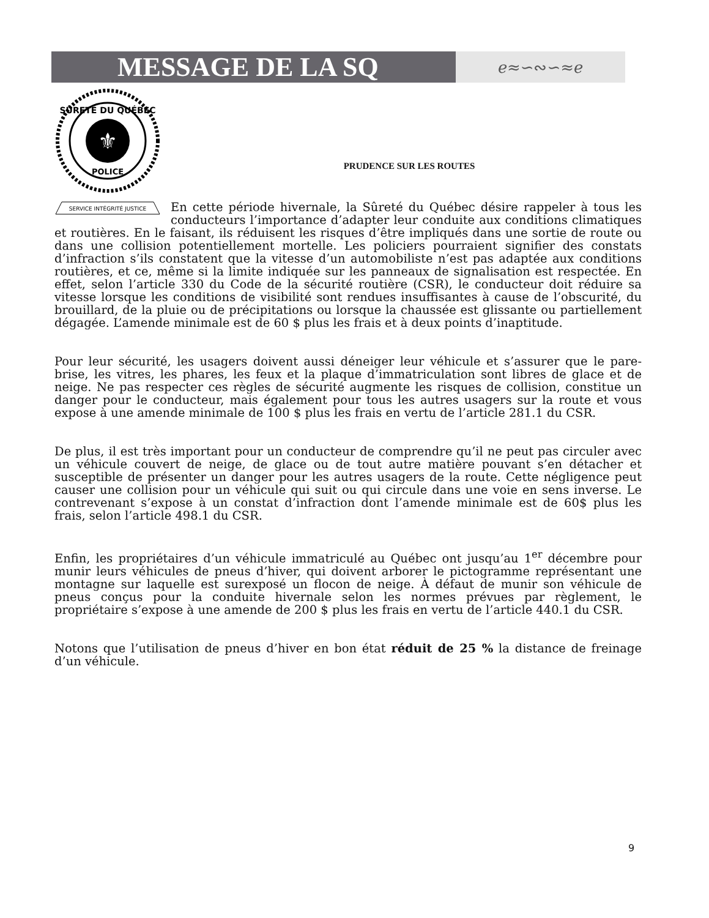MESSAGE DE LA SQ
ℯ≈∽∾∽≈ℯ
⚜
SÛRETÉ DU QUÉBEC
POLICE
SERVICE INTÉGRITÉ JUSTICE
PRUDENCE SUR LES ROUTES
En cette période hivernale, la Sûreté du Québec désire rappeler à tous les conducteurs l’importance d’adapter leur conduite aux conditions climatiques et routières. En le faisant, ils réduisent les risques d’être impliqués dans une sortie de route ou dans une collision potentiellement mortelle. Les policiers pourraient signifier des constats d’infraction s’ils constatent que la vitesse d’un automobiliste n’est pas adaptée aux conditions routières, et ce, même si la limite indiquée sur les panneaux de signalisation est respectée. En effet, selon l’article 330 du Code de la sécurité routière (CSR), le conducteur doit réduire sa vitesse lorsque les conditions de visibilité sont rendues insuffisantes à cause de l’obscurité, du brouillard, de la pluie ou de précipitations ou lorsque la chaussée est glissante ou partiellement dégagée. L’amende minimale est de 60 $ plus les frais et à deux points d’inaptitude.
Pour leur sécurité, les usagers doivent aussi déneiger leur véhicule et s’assurer que le pare-brise, les vitres, les phares, les feux et la plaque d’immatriculation sont libres de glace et de neige. Ne pas respecter ces règles de sécurité augmente les risques de collision, constitue un danger pour le conducteur, mais également pour tous les autres usagers sur la route et vous expose à une amende minimale de 100 $ plus les frais en vertu de l’article 281.1 du CSR.
De plus, il est très important pour un conducteur de comprendre qu’il ne peut pas circuler avec un véhicule couvert de neige, de glace ou de tout autre matière pouvant s’en détacher et susceptible de présenter un danger pour les autres usagers de la route. Cette négligence peut causer une collision pour un véhicule qui suit ou qui circule dans une voie en sens inverse. Le contrevenant s’expose à un constat d’infraction dont l’amende minimale est de 60$ plus les frais, selon l’article 498.1 du CSR.
Enfin, les propriétaires d’un véhicule immatriculé au Québec ont jusqu’au 1<sup>er</sup> décembre pour munir leurs véhicules de pneus d’hiver, qui doivent arborer le pictogramme représentant une montagne sur laquelle est surexposé un flocon de neige. À défaut de munir son véhicule de pneus conçus pour la conduite hivernale selon les normes prévues par règlement, le propriétaire s’expose à une amende de 200 $ plus les frais en vertu de l’article 440.1 du CSR.
Notons que l’utilisation de pneus d’hiver en bon état réduit de 25 % la distance de freinage d’un véhicule.
9